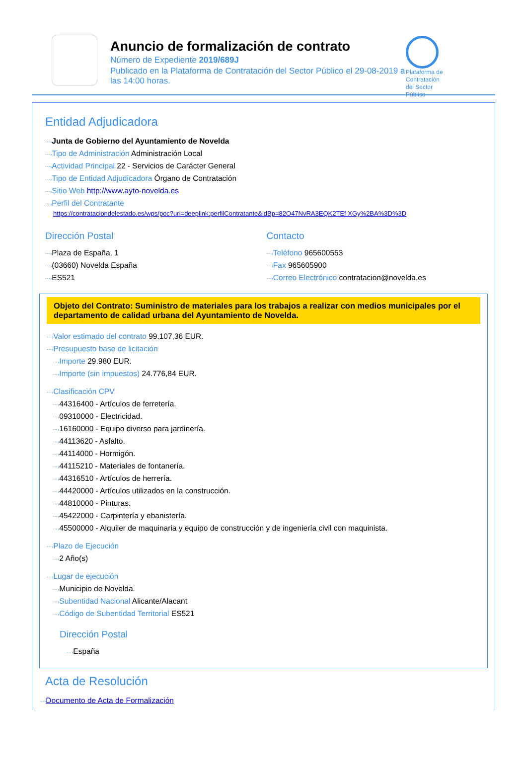Anuncio de formalización de contrato
Número de Expediente 2019/689J
Publicado en la Plataforma de Contratación del Sector Público el 29-08-2019 a las 14:00 horas.
Plataforma de Contratación del Sector Público
Entidad Adjudicadora
⋯›Junta de Gobierno del Ayuntamiento de Novelda
⋯›Tipo de Administración Administración Local
⋯›Actividad Principal 22 - Servicios de Carácter General
⋯›Tipo de Entidad Adjudicadora Órgano de Contratación
⋯›Sitio Web http://www.ayto-novelda.es
⋯›Perfil del Contratante
https://contrataciondelestado.es/wps/poc?uri=deeplink:perfilContratante&idBp=82O47NvRA3EQK2TEf XGy%2BA%3D%3D
Dirección Postal
⋯›Plaza de España, 1
⋯›(03660) Novelda España
⋯›ES521
Contacto
⋯›Teléfono 965600553
⋯›Fax 965605900
⋯›Correo Electrónico contratacion@novelda.es
Objeto del Contrato: Suministro de materiales para los trabajos a realizar con medios municipales por el departamento de calidad urbana del Ayuntamiento de Novelda.
⋯›Valor estimado del contrato 99.107,36 EUR.
⋯›Presupuesto base de licitación
⋯›Importe 29.980 EUR.
⋯›Importe (sin impuestos) 24.776,84 EUR.
⋯›Clasificación CPV
⋯›44316400 - Artículos de ferretería.
⋯›09310000 - Electricidad.
⋯›16160000 - Equipo diverso para jardinería.
⋯›44113620 - Asfalto.
⋯›44114000 - Hormigón.
⋯›44115210 - Materiales de fontanería.
⋯›44316510 - Artículos de herrería.
⋯›44420000 - Artículos utilizados en la construcción.
⋯›44810000 - Pinturas.
⋯›45422000 - Carpintería y ebanistería.
⋯›45500000 - Alquiler de maquinaria y equipo de construcción y de ingeniería civil con maquinista.
⋯›Plazo de Ejecución
⋯›2 Año(s)
⋯›Lugar de ejecución
⋯›Municipio de Novelda.
⋯›Subentidad Nacional Alicante/Alacant
⋯›Código de Subentidad Territorial ES521
Dirección Postal
⋯›España
Acta de Resolución
⋯›Documento de Acta de Formalización